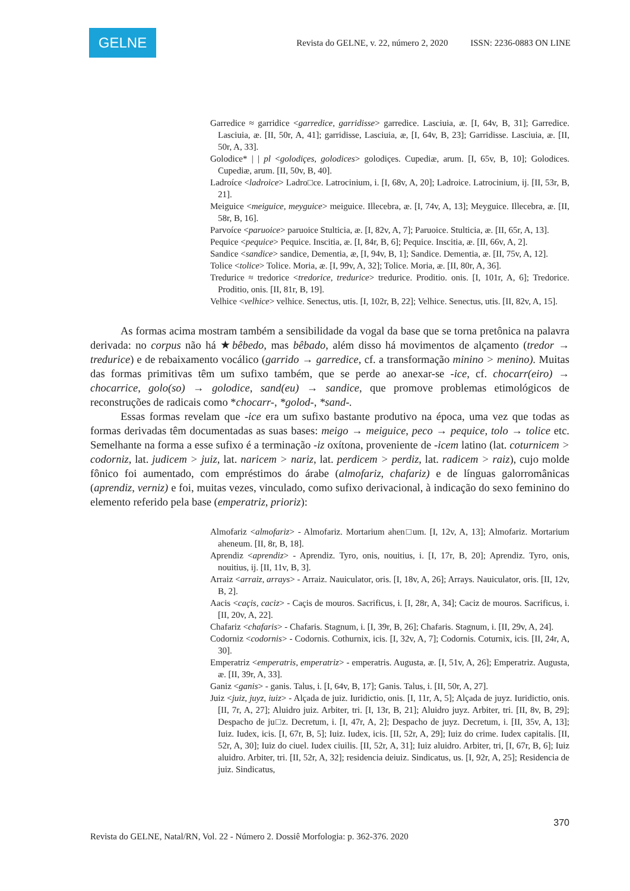GELNE
Revista do GELNE, v. 22, número 2, 2020 ISSN: 2236-0883 ON LINE
Garredice ≈ garridice <garredice, garridisse> garredice. Lasciuia, æ. [I, 64v, B, 31]; Garredice. Lasciuia, æ. [II, 50r, A, 41]; garridisse, Lasciuia, æ, [I, 64v, B, 23]; Garridisse. Lasciuia, æ. [II, 50r, A, 33].
Golodice* | | pl <golodiçes, golodices> golodiçes. Cupediæ, arum. [I, 65v, B, 10]; Golodices. Cupediæ, arum. [II, 50v, B, 40].
Ladroíce <ladroice> Ladro□ce. Latrocinium, i. [I, 68v, A, 20]; Ladroice. Latrocinium, ij. [II, 53r, B, 21].
Meiguice <meiguice, meyguice> meiguice. Illecebra, æ. [I, 74v, A, 13]; Meyguice. Illecebra, æ. [II, 58r, B, 16].
Parvoíce <paruoice> paruoice Stulticia, æ. [I, 82v, A, 7]; Paruoice. Stulticia, æ. [II, 65r, A, 13].
Pequice <pequice> Pequice. Inscitia, æ. [I, 84r, B, 6]; Pequice. Inscitia, æ. [II, 66v, A, 2].
Sandice <sandice> sandice, Dementia, æ, [I, 94v, B, 1]; Sandice. Dementia, æ. [II, 75v, A, 12].
Tolice <tolice> Tolice. Moria, æ. [I, 99v, A, 32]; Tolice. Moria, æ. [II, 80r, A, 36].
Tredurice ≈ tredorice <tredorice, tredurice> tredurice. Proditio. onis. [I, 101r, A, 6]; Tredorice. Proditio, onis. [II, 81r, B, 19].
Velhice <velhice> velhice. Senectus, utis. [I, 102r, B, 22]; Velhice. Senectus, utis. [II, 82v, A, 15].
As formas acima mostram também a sensibilidade da vogal da base que se torna pretônica na palavra derivada: no corpus não há ★bêbedo, mas bêbado, além disso há movimentos de alçamento (tredor → tredurice) e de rebaixamento vocálico (garrido → garredice, cf. a transformação minino > menino). Muitas das formas primitivas têm um sufixo também, que se perde ao anexar-se -ice, cf. chocarr(eiro) → chocarrice, golo(so) → golodice, sand(eu) → sandice, que promove problemas etimológicos de reconstruções de radicais como *chocarr-, *golod-, *sand-.
Essas formas revelam que -ice era um sufixo bastante produtivo na época, uma vez que todas as formas derivadas têm documentadas as suas bases: meigo → meiguice, peco → pequice, tolo → tolice etc. Semelhante na forma a esse sufixo é a terminação -iz oxítona, proveniente de -icem latino (lat. coturnicem > codorniz, lat. judicem > juiz, lat. naricem > nariz, lat. perdicem > perdiz, lat. radicem > raiz), cujo molde fônico foi aumentado, com empréstimos do árabe (almofariz, chafariz) e de línguas galorromânicas (aprendiz, verniz) e foi, muitas vezes, vinculado, como sufixo derivacional, à indicação do sexo feminino do elemento referido pela base (emperatriz, prioriz):
Almofariz <almofariz> - Almofariz. Mortarium ahen□um. [I, 12v, A, 13]; Almofariz. Mortarium aheneum. [II, 8r, B, 18].
Aprendiz <aprendiz> - Aprendiz. Tyro, onis, nouitius, i. [I, 17r, B, 20]; Aprendiz. Tyro, onis, nouitius, ij. [II, 11v, B, 3].
Arraiz <arraiz, arrays> - Arraiz. Nauiculator, oris. [I, 18v, A, 26]; Arrays. Nauiculator, oris. [II, 12v, B, 2].
Aacis <caçis, caciz> - Caçis de mouros. Sacrificus, i. [I, 28r, A, 34]; Caciz de mouros. Sacrificus, i. [II, 20v, A, 22].
Chafariz <chafaris> - Chafaris. Stagnum, i. [I, 39r, B, 26]; Chafaris. Stagnum, i. [II, 29v, A, 24].
Codorniz <codornis> - Codornis. Cothurnix, icis. [I, 32v, A, 7]; Codornis. Coturnix, icis. [II, 24r, A, 30].
Emperatriz <emperatris, emperatriz> - emperatris. Augusta, æ. [I, 51v, A, 26]; Emperatriz. Augusta, æ. [II, 39r, A, 33].
Ganiz <ganis> - ganis. Talus, i. [I, 64v, B, 17]; Ganis. Talus, i. [II, 50r, A, 27].
Juiz <juiz, juyz, iuiz> - Alçada de juiz. Iuridictio, onis. [I, 11r, A, 5]; Alçada de juyz. Iuridictio, onis. [II, 7r, A, 27]; Aluidro juiz. Arbiter, tri. [I, 13r, B, 21]; Aluidro juyz. Arbiter, tri. [II, 8v, B, 29]; Despacho de ju□z. Decretum, i. [I, 47r, A, 2]; Despacho de juyz. Decretum, i. [II, 35v, A, 13]; Iuiz. Iudex, icis. [I, 67r, B, 5]; Iuiz. Iudex, icis. [II, 52r, A, 29]; Iuiz do crime. Iudex capitalis. [II, 52r, A, 30]; Iuiz do ciuel. Iudex ciuilis. [II, 52r, A, 31]; Iuiz aluidro. Arbiter, tri, [I, 67r, B, 6]; Iuiz aluidro. Arbiter, tri. [II, 52r, A, 32]; residencia deiuiz. Sindicatus, us. [I, 92r, A, 25]; Residencia de juiz. Sindicatus,
370
Revista do GELNE, Natal/RN, Vol. 22 - Número 2. Dossiê Morfologia: p. 362-376. 2020